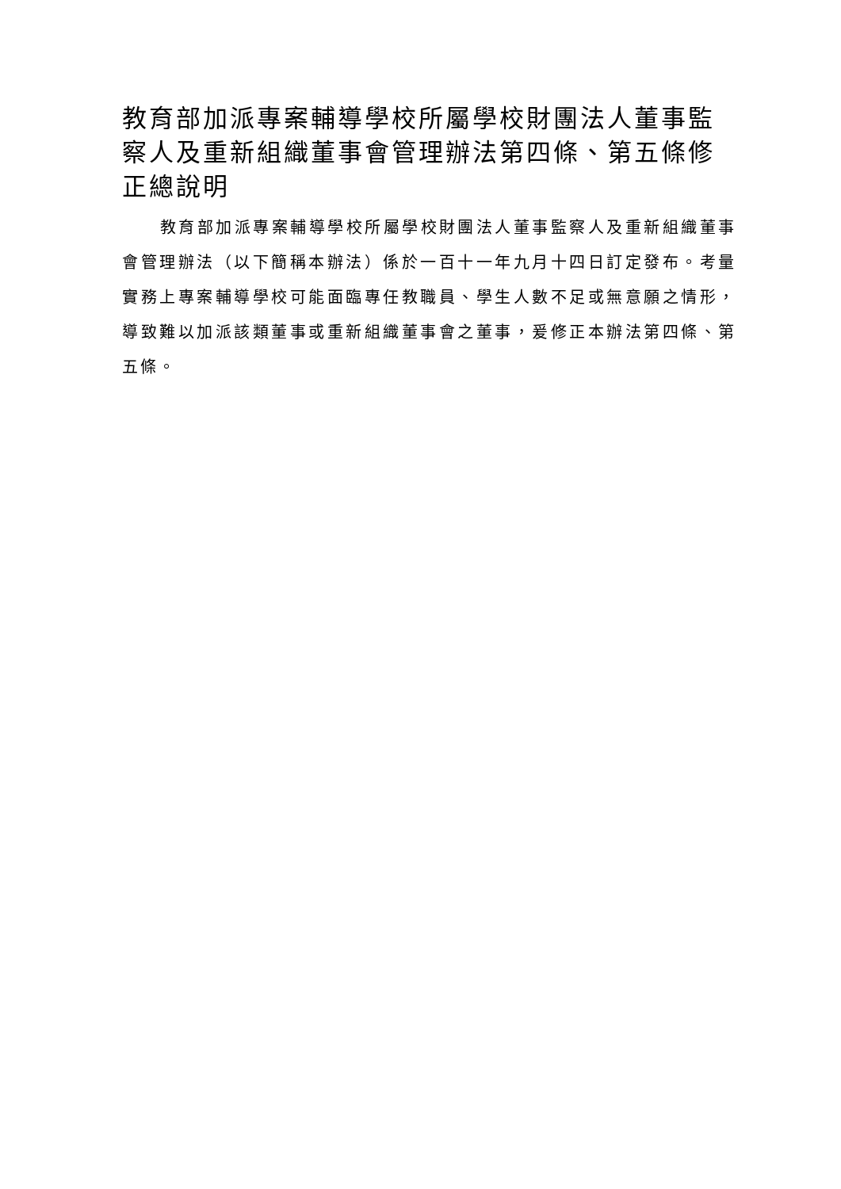教育部加派專案輔導學校所屬學校財團法人董事監察人及重新組織董事會管理辦法第四條、第五條修正總說明
教育部加派專案輔導學校所屬學校財團法人董事監察人及重新組織董事會管理辦法（以下簡稱本辦法）係於一百十一年九月十四日訂定發布。考量實務上專案輔導學校可能面臨專任教職員、學生人數不足或無意願之情形，導致難以加派該類董事或重新組織董事會之董事，爰修正本辦法第四條、第五條。